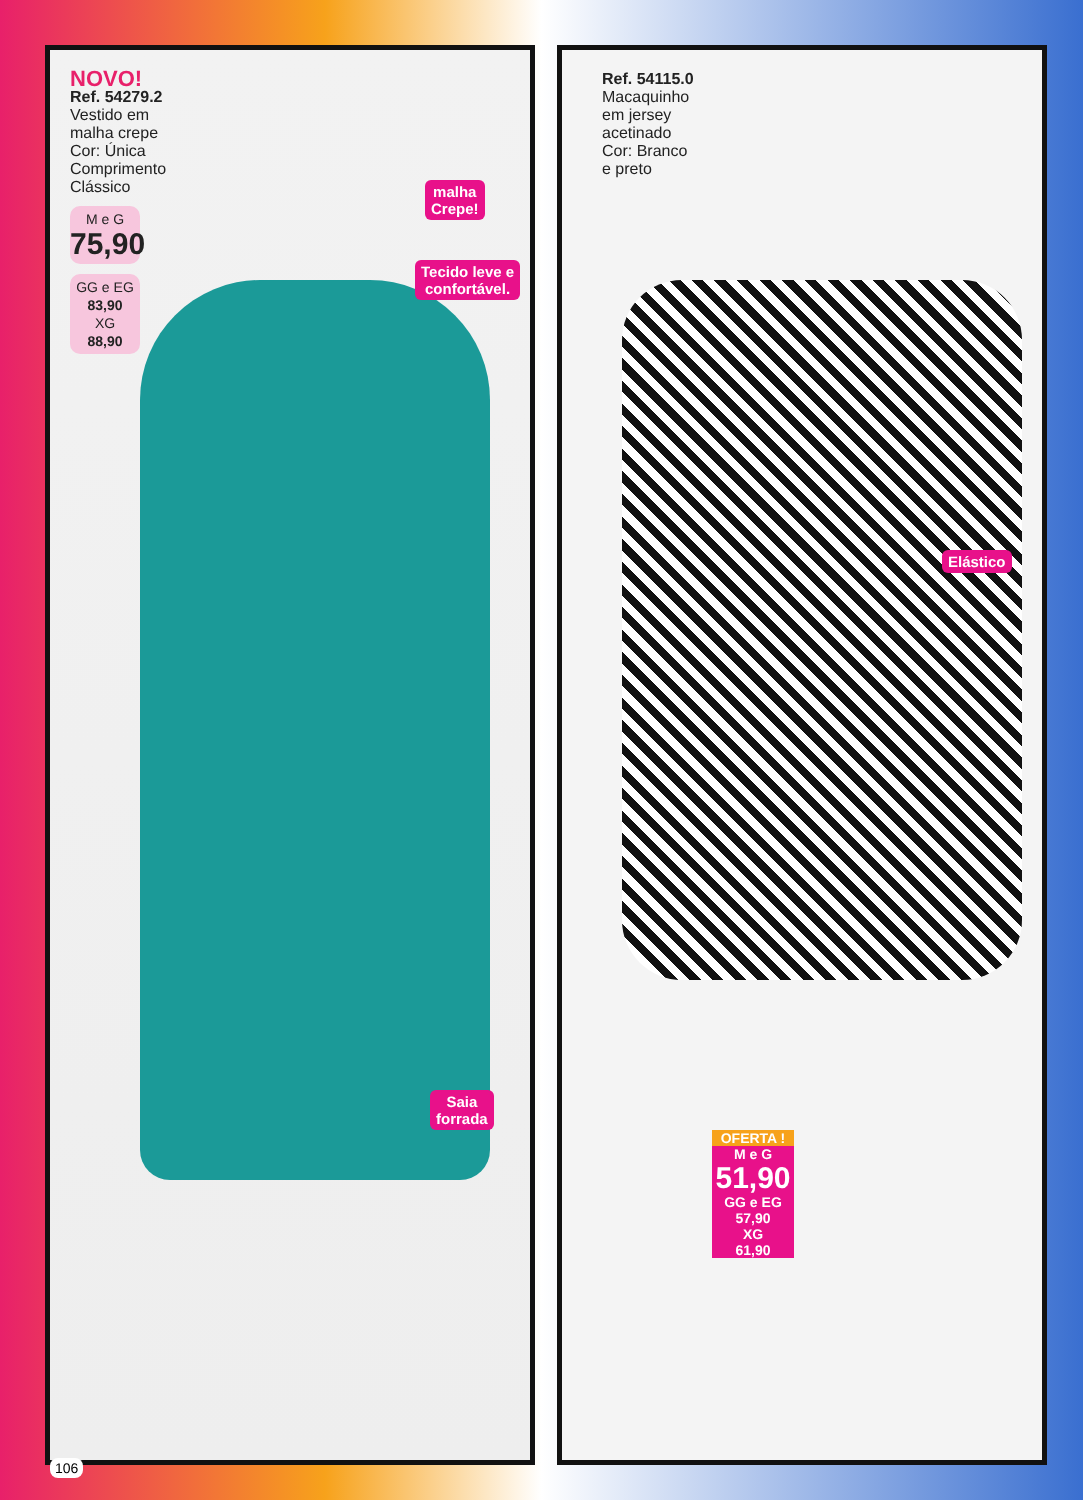NOVO!
Ref. 54279.2
Vestido em
malha crepe
Cor: Única
Comprimento
Clássico
M e G
75,90
GG e EG
83,90
XG
88,90
malha
Crepe!
Tecido leve e
confortável.
Saia
forrada
Ref. 54115.0
Macaquinho
em jersey
acetinado
Cor: Branco
e preto
Elástico
OFERTA !
M e G
51,90
GG e EG
57,90
XG
61,90
106